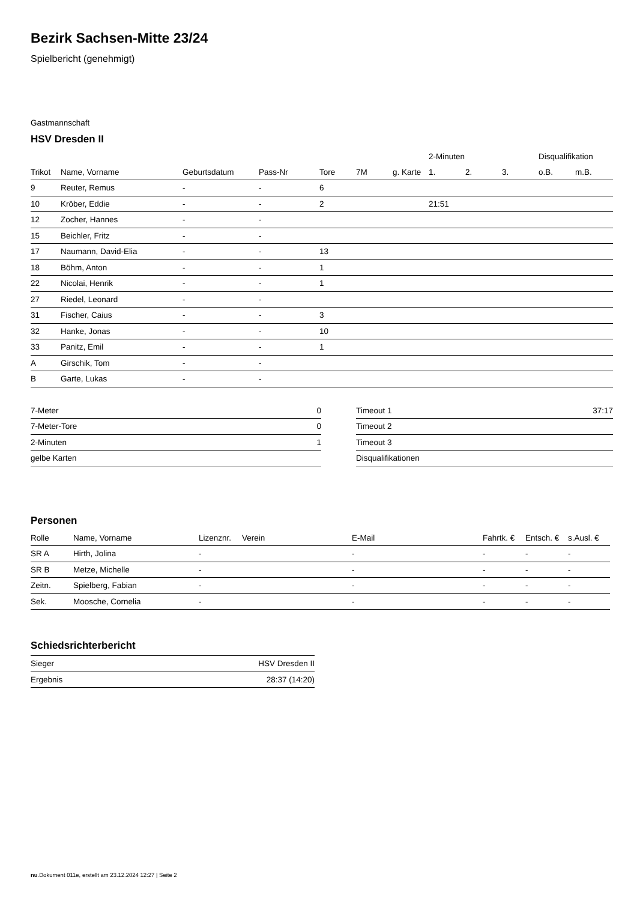Bezirk Sachsen-Mitte 23/24
Spielbericht (genehmigt)
Gastmannschaft
HSV Dresden II
| | | | | | | | 2-Minuten | | | Disqualifikation | |
| Trikot | Name, Vorname | Geburtsdatum | Pass-Nr | Tore | 7M | g. Karte | 1. | 2. | 3. | o.B. | m.B. |
| 9 | Reuter, Remus | - | - | 6 | | | | | | | |
| 10 | Kröber, Eddie | - | - | 2 | | | 21:51 | | | | |
| 12 | Zocher, Hannes | - | - | | | | | | | | |
| 15 | Beichler, Fritz | - | - | | | | | | | | |
| 17 | Naumann, David-Elia | - | - | 13 | | | | | | | |
| 18 | Böhm, Anton | - | - | 1 | | | | | | | |
| 22 | Nicolai, Henrik | - | - | 1 | | | | | | | |
| 27 | Riedel, Leonard | - | - | | | | | | | | |
| 31 | Fischer, Caius | - | - | 3 | | | | | | | |
| 32 | Hanke, Jonas | - | - | 10 | | | | | | | |
| 33 | Panitz, Emil | - | - | 1 | | | | | | | |
| A | Girschik, Tom | - | - | | | | | | | | |
| B | Garte, Lukas | - | - | | | | | | | | |
| 7-Meter | 0 |
| 7-Meter-Tore | 0 |
| 2-Minuten | 1 |
| gelbe Karten | |
| Timeout 1 | 37:17 |
| Timeout 2 | |
| Timeout 3 | |
| Disqualifikationen | |
Personen
| Rolle | Name, Vorname | Lizenznr. | Verein | E-Mail | Fahrtk. € | Entsch. € | s.Ausl. € |
| --- | --- | --- | --- | --- | --- | --- | --- |
| SR A | Hirth, Jolina | - | | - | - | - | - |
| SR B | Metze, Michelle | - | | - | - | - | - |
| Zeitn. | Spielberg, Fabian | - | | - | - | - | - |
| Sek. | Moosche, Cornelia | - | | - | - | - | - |
Schiedsrichterbericht
| Sieger | HSV Dresden II |
| Ergebnis | 28:37 (14:20) |
nu.Dokument 011e, erstellt am 23.12.2024 12:27 | Seite 2